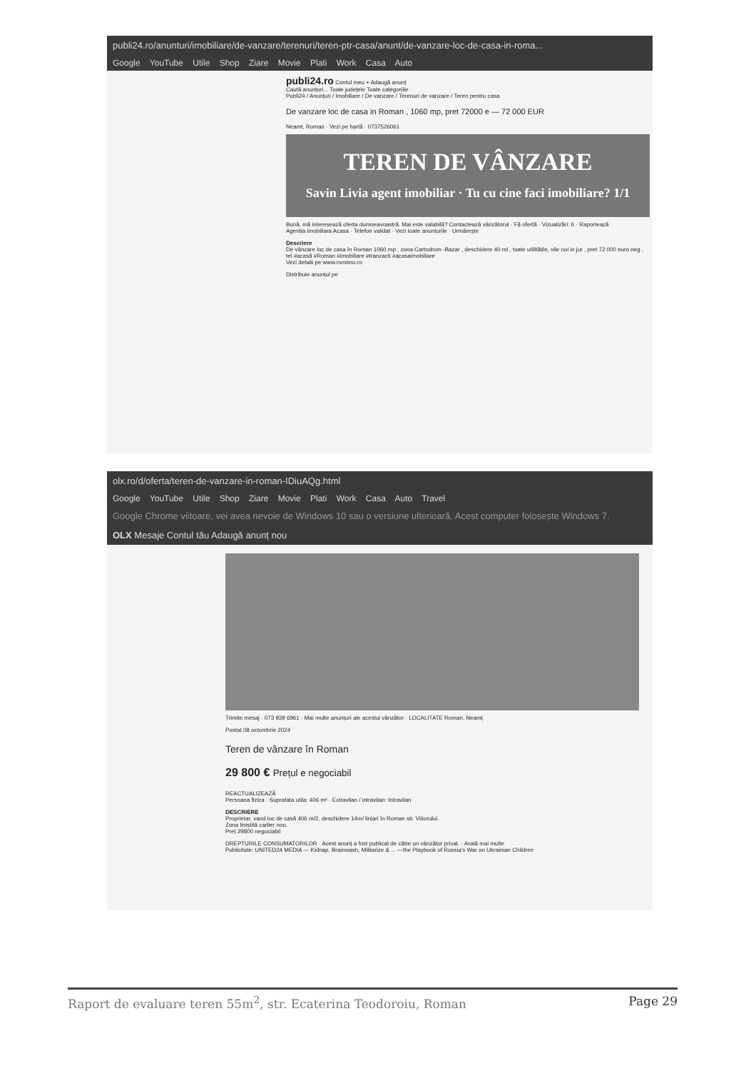publi24.ro/anunturi/imobiliare/de-vanzare/terenuri/teren-ptr-casa/anunt/de-vanzare-loc-de-casa-in-roma...
Google YouTube Utile Shop Ziare Movie Plati Work Casa Auto
publi24.ro Contul meu + Adaugă anunț
Caută anunțuri... Toate județele Toate categoriile
Publi24 / Anunțuri / Imobiliare / De vanzare / Terenuri de vanzare / Teren pentru casa
De vanzare loc de casa in Roman , 1060 mp, pret 72000 e — 72 000 EUR
Neamt, Roman · Vezi pe hartă · 0737526061
TEREN DE VÂNZARE
Savin Livia agent imobiliar · Tu cu cine faci imobiliare? 1/1
Bună, mă interesează oferta dumneavoastră. Mai este valabilă? Contactează vânzătorul · Fă ofertă · Vizualizări: 6 · Raportează
Agenția Imobiliara Acasa · Telefon validat · Vezi toate anunțurile · Urmărește
Descriere
De vânzare loc de casa în Roman 1060 mp , zona Cartodrom -Bazar , deschidere 40 ml , toate utilitățile, vile noi in jur , pret 72 000 euro neg , tel #acasă #Roman #imobiliare #tranzacti #acasaimobiliare
Vezi detalii pe www.romimo.ro
Distribuie anunțul pe
olx.ro/d/oferta/teren-de-vanzare-in-roman-IDiuAQg.html
Google YouTube Utile Shop Ziare Movie Plati Work Casa Auto Travel
Google Chrome viitoare, vei avea nevoie de Windows 10 sau o versiune ulterioară. Acest computer folosește Windows 7.
OLX Mesaje Contul tău Adaugă anunț nou
Trimite mesaj · 073 939 6961 · Mai multe anunțuri ale acestui vânzător · LOCALITATE Roman, Neamț
Postat 08 octombrie 2024
Teren de vânzare în Roman
29 800 € Prețul e negociabil
REACTUALIZEAZĂ
Persoana fizica · Suprafata utila: 406 m² · Extravilan / intravilan: Intravilan
DESCRIERE
Proprietar, vand loc de casă 406 m/2, deschidere 14m/ liniari în Roman str. Viitorului.
Zona liniștită cartier nou.
Preț 29800 negociabil
DREPTURILE CONSUMATORILOR · Acest anunț a fost publicat de către un vânzător privat. · Arată mai multe
Publicitate: UNITED24 MEDIA — Kidnap, Brainwash, Militarize & ... —the Playbook of Russia's War on Ukrainian Children
Raport de evaluare teren 55m<sup>2</sup>, str. Ecaterina Teodoroiu, Roman Page 29